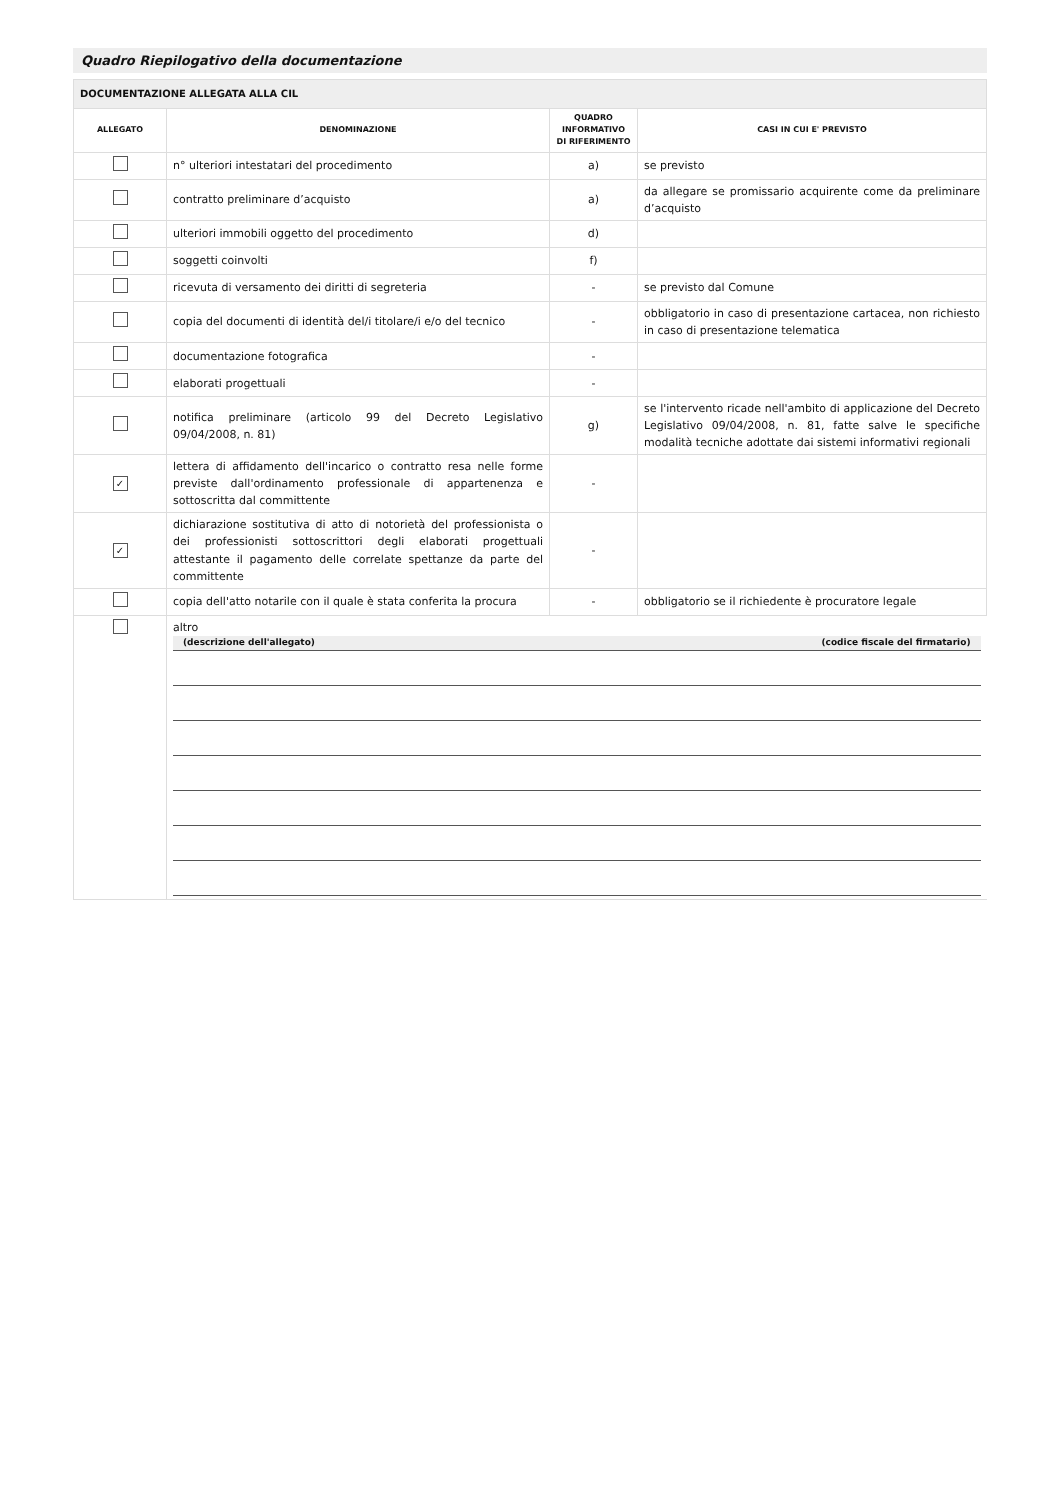Quadro Riepilogativo della documentazione
| DOCUMENTAZIONE ALLEGATA ALLA CIL | | | |
| --- | --- | --- | --- |
| ALLEGATO | DENOMINAZIONE | QUADRO INFORMATIVO DI RIFERIMENTO | CASI IN CUI E' PREVISTO |
| | n° ulteriori intestatari del procedimento | a) | se previsto |
| | contratto preliminare d’acquisto | a) | da allegare se promissario acquirente come da preliminare d’acquisto |
| | ulteriori immobili oggetto del procedimento | d) | |
| | soggetti coinvolti | f) | |
| | ricevuta di versamento dei diritti di segreteria | - | se previsto dal Comune |
| | copia del documenti di identità del/i titolare/i e/o del tecnico | - | obbligatorio in caso di presentazione cartacea, non richiesto in caso di presentazione telematica |
| | documentazione fotografica | - | |
| | elaborati progettuali | - | |
| | notifica preliminare (articolo 99 del Decreto Legislativo 09/04/2008, n. 81) | g) | se l'intervento ricade nell'ambito di applicazione del Decreto Legislativo 09/04/2008, n. 81, fatte salve le specifiche modalità tecniche adottate dai sistemi informativi regionali |
| ✓ | lettera di affidamento dell'incarico o contratto resa nelle forme previste dall'ordinamento professionale di appartenenza e sottoscritta dal committente | - | |
| ✓ | dichiarazione sostitutiva di atto di notorietà del professionista o dei professionisti sottoscrittori degli elaborati progettuali attestante il pagamento delle correlate spettanze da parte del committente | - | |
| | copia dell'atto notarile con il quale è stata conferita la procura | - | obbligatorio se il richiedente è procuratore legale |
| | altro (descrizione dell'allegato) (codice fiscale del firmatario) | | |